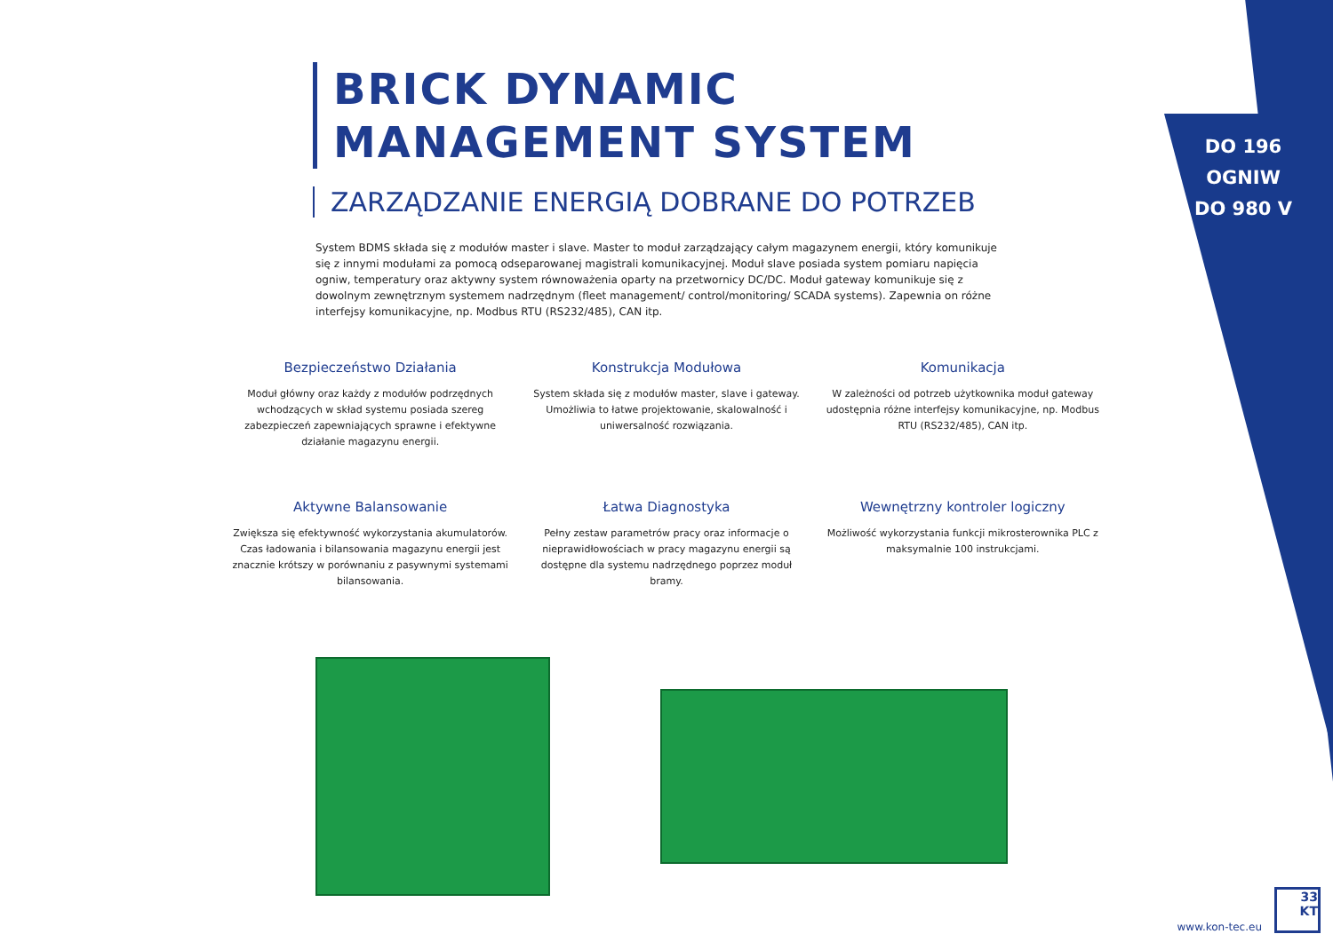DO 196 OGNIW
DO 980 V
BRICK DYNAMIC
MANAGEMENT SYSTEM
ZARZĄDZANIE ENERGIĄ DOBRANE DO POTRZEB
System BDMS składa się z modułów master i slave. Master to moduł zarządzający całym magazynem energii, który komunikuje się z innymi modułami za pomocą odseparowanej magistrali komunikacyjnej. Moduł slave posiada system pomiaru napięcia ogniw, temperatury oraz aktywny system równoważenia oparty na przetwornicy DC/DC. Moduł gateway komunikuje się z dowolnym zewnętrznym systemem nadrzędnym (fleet management/ control/monitoring/ SCADA systems). Zapewnia on różne interfejsy komunikacyjne, np. Modbus RTU (RS232/485), CAN itp.
Bezpieczeństwo Działania
Moduł główny oraz każdy z modułów podrzędnych wchodzących w skład systemu posiada szereg zabezpieczeń zapewniających sprawne i efektywne działanie magazynu energii.
Konstrukcja Modułowa
System składa się z modułów master, slave i gateway. Umożliwia to łatwe projektowanie, skalowalność i uniwersalność rozwiązania.
Komunikacja
W zależności od potrzeb użytkownika moduł gateway udostępnia różne interfejsy komunikacyjne, np. Modbus RTU (RS232/485), CAN itp.
Aktywne Balansowanie
Zwiększa się efektywność wykorzystania akumulatorów. Czas ładowania i bilansowania magazynu energii jest znacznie krótszy w porównaniu z pasywnymi systemami bilansowania.
Łatwa Diagnostyka
Pełny zestaw parametrów pracy oraz informacje o nieprawidłowościach w pracy magazynu energii są dostępne dla systemu nadrzędnego poprzez moduł bramy.
Wewnętrzny kontroler logiczny
Możliwość wykorzystania funkcji mikrosterownika PLC z maksymalnie 100 instrukcjami.
www.kon-tec.eu
33
KT